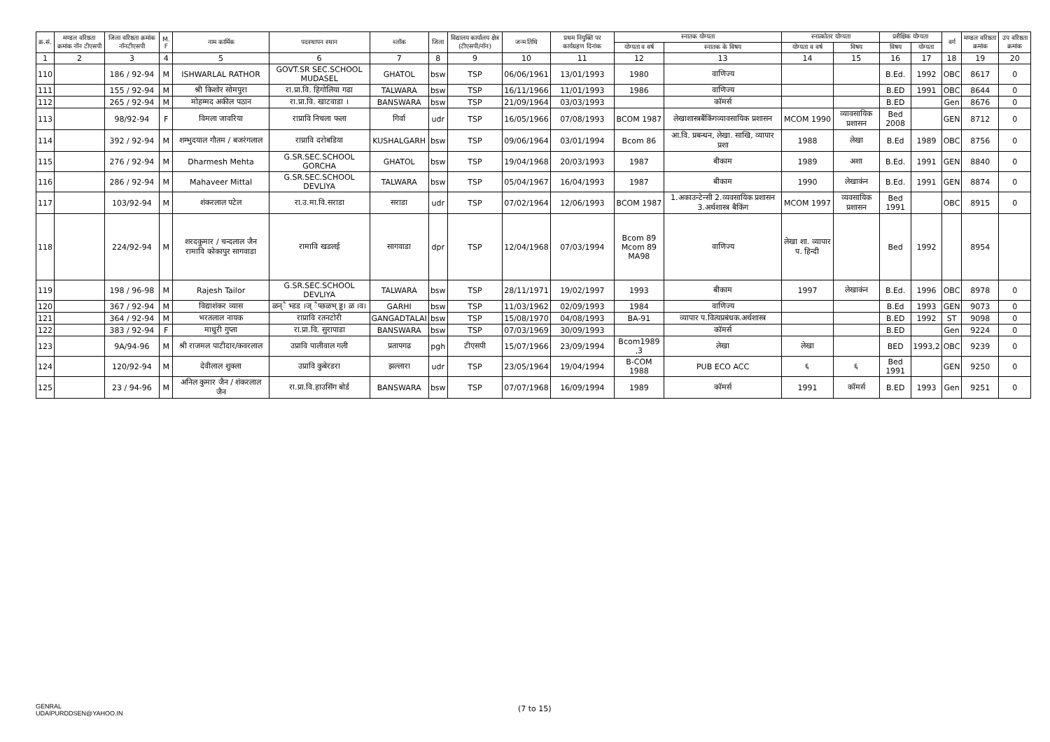| क्र.सं. | मण्डल वरिष्ठता क्रमांक नॉन टीएसपी | जिला वरिष्ठता क्रमांक नॉनटीएसपी | M. F | नाम कार्मिक | पदस्थापन स्थान | ब्लॉक | जिला | विद्यालय कार्यालय क्षेत्र (टीएसपी/नॉन) | जन्म तिथि | प्रथम नियुक्ति पर कार्यग्रहण दिनांक | स्नातक योग्यता | | स्नात्कोतर योग्यता | | प्रशैक्षिक योग्यता | | वर्ग | मण्डल वरिष्ठता क्रमांक | उप वरिष्ठता क्रमांक |
| --- | --- | --- | --- | --- | --- | --- | --- | --- | --- | --- | --- | --- | --- | --- | --- | --- | --- | --- | --- |
| | | | | | | | | | | | योग्यता व वर्ष | स्नातक के विषय | योग्यता व वर्ष | विषय | विषय | योग्यता | | | |
| 1 | 2 | 3 | 4 | 5 | 6 | 7 | 8 | 9 | 10 | 11 | 12 | 13 | 14 | 15 | 16 | 17 | 18 | 19 | 20 |
| 110 | | 186 / 92-94 | M | ISHWARLAL RATHOR | GOVT.SR SEC.SCHOOL MUDASEL | GHATOL | bsw | TSP | 06/06/1961 | 13/01/1993 | 1980 | वाणिज्य | | | B.Ed. | 1992 | OBC | 8617 | 0 |
| 111 | | 155 / 92-94 | M | श्री किशोर सोमपुरा | रा.प्रा.वि. हिगोलिया गढा | TALWARA | bsw | TSP | 16/11/1966 | 11/01/1993 | 1986 | वाणिज्य | | | B.ED | 1991 | OBC | 8644 | 0 |
| 112 | | 265 / 92-94 | M | मोहम्मद अकील पठान | रा.प्रा.वि. खाटवाडा । | BANSWARA | bsw | TSP | 21/09/1964 | 03/03/1993 | | कॉमर्स | | | B.ED | | Gen | 8676 | 0 |
| 113 | | 98/92-94 | F | विमला जावरिया | राप्रावि निचला फला | गिर्वा | udr | TSP | 16/05/1966 | 07/08/1993 | BCOM 1987 | लेखाशास्त्रबैंकिंगव्यावसायिक प्रशासन | MCOM 1990 | व्यावसायिक प्रशासन | Bed 2008 | | GEN | 8712 | 0 |
| 114 | | 392 / 92-94 | M | शम्भुदयाल गौतम / बजरंगलाल | राप्रावि दरोबडिया | KUSHALGARH | bsw | TSP | 09/06/1964 | 03/01/1994 | Bcom 86 | आ.वि. प्रबन्धन, लेखा. साखि, व्यापार प्रशा | 1988 | लेखा | B.Ed | 1989 | OBC | 8756 | 0 |
| 115 | | 276 / 92-94 | M | Dharmesh Mehta | G.SR.SEC.SCHOOL GORCHA | GHATOL | bsw | TSP | 19/04/1968 | 20/03/1993 | 1987 | बीकाम | 1989 | अशा | B.Ed. | 1991 | GEN | 8840 | 0 |
| 116 | | 286 / 92-94 | M | Mahaveer Mittal | G.SR.SEC.SCHOOL DEVLIYA | TALWARA | bsw | TSP | 05/04/1967 | 16/04/1993 | 1987 | बीकाम | 1990 | लेखाकंन | B.Ed. | 1991 | GEN | 8874 | 0 |
| 117 | | 103/92-94 | M | शंकरलाल पटेल | रा.उ.मा.वि.सराडा | सराडा | udr | TSP | 07/02/1964 | 12/06/1993 | BCOM 1987 | 1.अकाउन्टेन्सी 2.व्यवसायिक प्रशासन 3.अर्थशास्त्र बैकिंग | MCOM 1997 | व्यवसायिक प्रशासन | Bed 1991 | | OBC | 8915 | 0 |
| 118 | | 224/92-94 | M | शरदकुमार / चन्दलाल जैन रामावि कोकापुर सागवाडा | रामावि खडलई | सागवाडा | dpr | TSP | 12/04/1968 | 07/03/1994 | Bcom 89 Mcom 89 MA98 | वाणिज्य | लेखा शा. व्यापार प. हिन्दी | | Bed | 1992 | | 8954 | |
| 119 | | 198 / 96-98 | M | Rajesh Tailor | G.SR.SEC.SCHOOL DEVLIYA | TALWARA | bsw | TSP | 28/11/1971 | 19/02/1997 | 1993 | बीकाम | 1997 | लेखाकंन | B.Ed. | 1996 | OBC | 8978 | 0 |
| 120 | | 367 / 92-94 | M | विद्याशंकर व्यास | ळन्ै भ्डड ।ज् ैप्छळभ् ड्ड। ळ ।व। | GARHI | bsw | TSP | 11/03/1962 | 02/09/1993 | 1984 | वाणिज्य | | | B.Ed | 1993 | GEN | 9073 | 0 |
| 121 | | 364 / 92-94 | M | भरतलाल नायक | राप्रावि रतनटोरी | GANGADTALAI | bsw | TSP | 15/08/1970 | 04/08/1993 | BA-91 | व्यापार प.वित्यप्रबंधक.अर्थशास्त्र | | | B.ED | 1992 | ST | 9098 | 0 |
| 122 | | 383 / 92-94 | F | माधुरी गुप्ता | रा.प्रा.वि. सुरापाडा | BANSWARA | bsw | TSP | 07/03/1969 | 30/09/1993 | | कॉमर्स | | | B.ED | | Gen | 9224 | 0 |
| 123 | | 9A/94-96 | M | श्री राजमल पाटीदार/कवरलाल | उप्रावि पालीवाल गली | प्रतापगढ | pgh | टीएसपी | 15/07/1966 | 23/09/1994 | Bcom1989 ,3 | लेखा | लेखा | | BED | 1993,2 | OBC | 9239 | 0 |
| 124 | | 120/92-94 | M | देवीलाल शुक्ला | उप्रावि कुबेरडरा | झल्लारा | udr | TSP | 23/05/1964 | 19/04/1994 | B-COM 1988 | PUB ECO ACC | ६ | ६ | Bed 1991 | | GEN | 9250 | 0 |
| 125 | | 23 / 94-96 | M | अनिल कुमार जैन / शंकरलाल जैन | रा.प्रा.वि.हाउसिंग बोर्ड | BANSWARA | bsw | TSP | 07/07/1968 | 16/09/1994 | 1989 | कॉमर्स | 1991 | कॉमर्स | B.ED | 1993 | Gen | 9251 | 0 |
GENRAL
UDAIPURDDSEN@YAHOO.IN
(7 to 15)